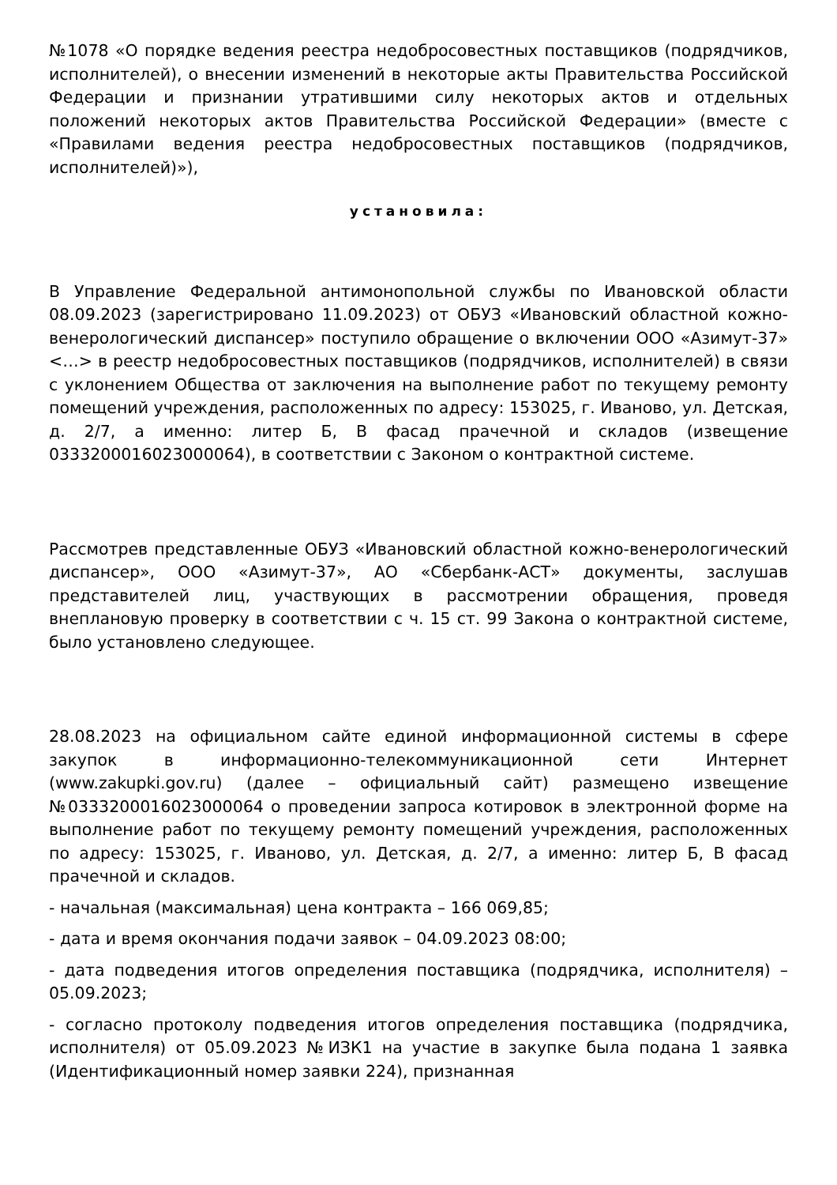№1078 «О порядке ведения реестра недобросовестных поставщиков (подрядчиков, исполнителей), о внесении изменений в некоторые акты Правительства Российской Федерации и признании утратившими силу некоторых актов и отдельных положений некоторых актов Правительства Российской Федерации» (вместе с «Правилами ведения реестра недобросовестных поставщиков (подрядчиков, исполнителей)»),
установила:
В Управление Федеральной антимонопольной службы по Ивановской области 08.09.2023 (зарегистрировано 11.09.2023) от ОБУЗ «Ивановский областной кожно-венерологический диспансер» поступило обращение о включении ООО «Азимут-37» <…> в реестр недобросовестных поставщиков (подрядчиков, исполнителей) в связи с уклонением Общества от заключения на выполнение работ по текущему ремонту помещений учреждения, расположенных по адресу: 153025, г. Иваново, ул. Детская, д. 2/7, а именно: литер Б, В фасад прачечной и складов (извещение 0333200016023000064), в соответствии с Законом о контрактной системе.
Рассмотрев представленные ОБУЗ «Ивановский областной кожно-венерологический диспансер», ООО «Азимут-37», АО «Сбербанк-АСТ» документы, заслушав представителей лиц, участвующих в рассмотрении обращения, проведя внеплановую проверку в соответствии с ч. 15 ст. 99 Закона о контрактной системе, было установлено следующее.
28.08.2023 на официальном сайте единой информационной системы в сфере закупок в информационно-телекоммуникационной сети Интернет (www.zakupki.gov.ru) (далее – официальный сайт) размещено извещение №0333200016023000064 о проведении запроса котировок в электронной форме на выполнение работ по текущему ремонту помещений учреждения, расположенных по адресу: 153025, г. Иваново, ул. Детская, д. 2/7, а именно: литер Б, В фасад прачечной и складов.
- начальная (максимальная) цена контракта – 166 069,85;
- дата и время окончания подачи заявок – 04.09.2023 08:00;
- дата подведения итогов определения поставщика (подрядчика, исполнителя) – 05.09.2023;
- согласно протоколу подведения итогов определения поставщика (подрядчика, исполнителя) от 05.09.2023 №ИЗК1 на участие в закупке была подана 1 заявка (Идентификационный номер заявки 224), признанная